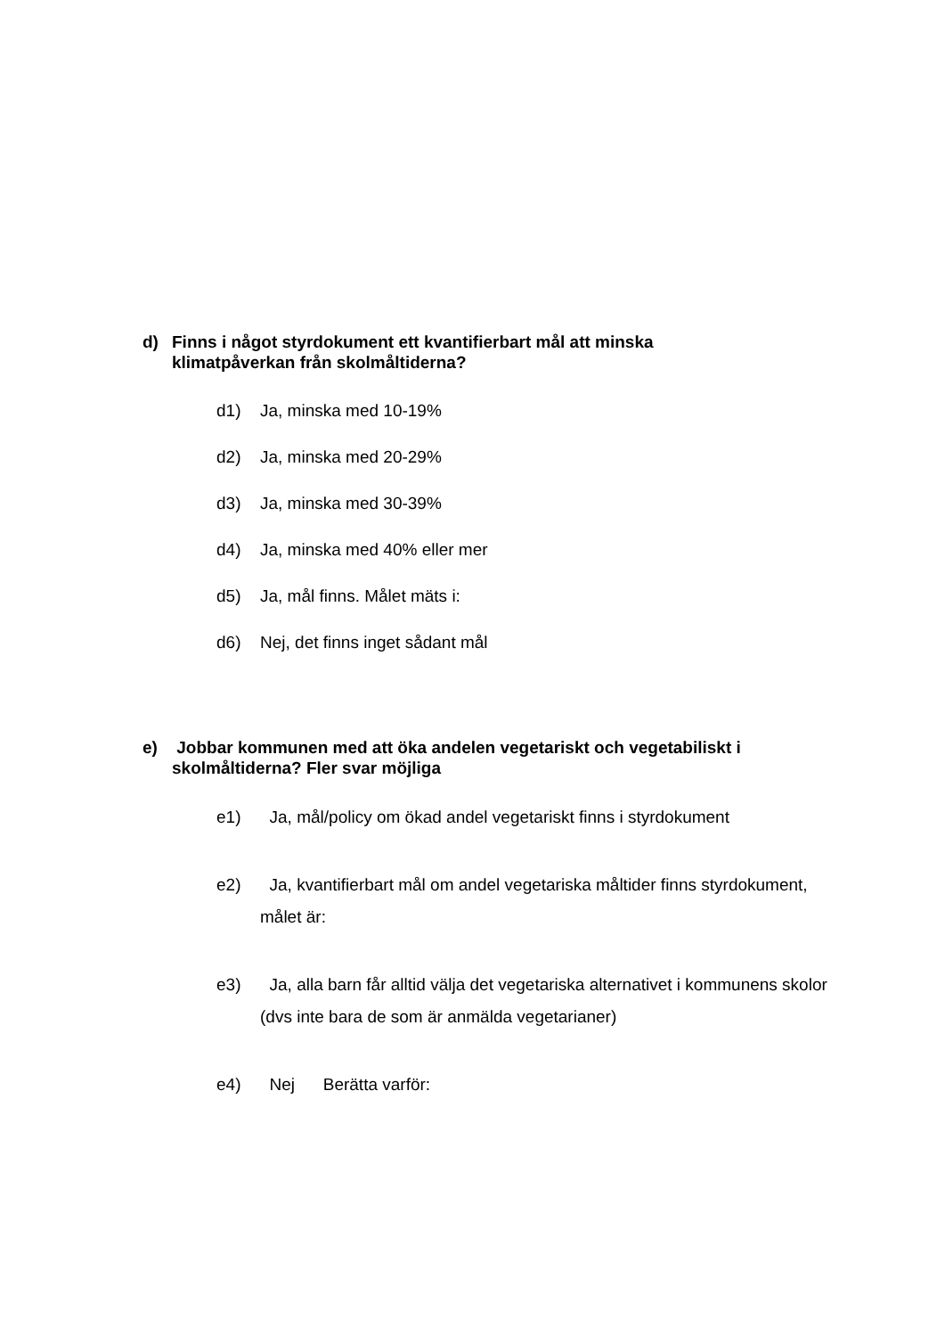d) Finns i något styrdokument ett kvantifierbart mål att minska klimatpåverkan från skolmåltiderna?
d1) Ja, minska med 10-19%
d2) Ja, minska med 20-29%
d3) Ja, minska med 30-39%
d4) Ja, minska med 40% eller mer
d5) Ja, mål finns. Målet mäts i:
d6) Nej, det finns inget sådant mål
e) Jobbar kommunen med att öka andelen vegetariskt och vegetabiliskt i skolmåltiderna? Fler svar möjliga
e1) Ja, mål/policy om ökad andel vegetariskt finns i styrdokument
e2) Ja, kvantifierbart mål om andel vegetariska måltider finns styrdokument, målet är:
e3) Ja, alla barn får alltid välja det vegetariska alternativet i kommunens skolor (dvs inte bara de som är anmälda vegetarianer)
e4) Nej Berätta varför: